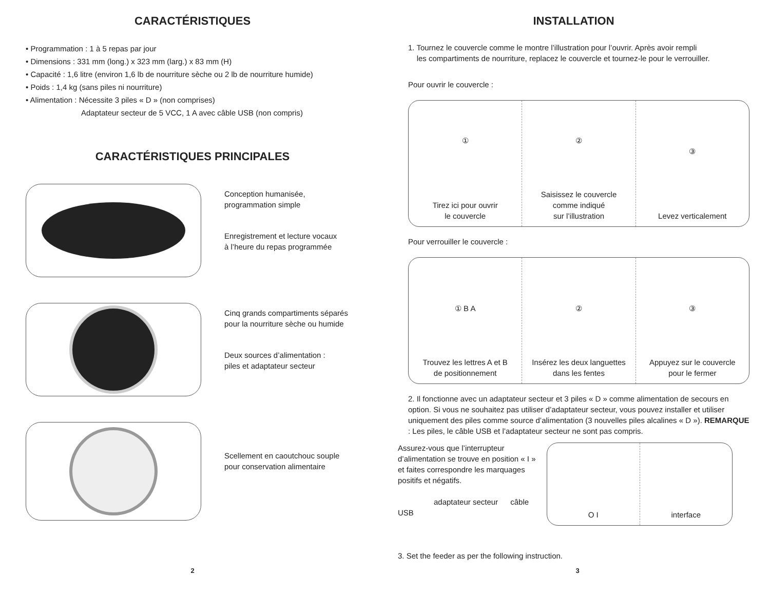CARACTÉRISTIQUES
• Programmation : 1 à 5 repas par jour
• Dimensions : 331 mm (long.) x 323 mm (larg.) x 83 mm (H)
• Capacité : 1,6 litre (environ 1,6 lb de nourriture sèche ou 2 lb de nourriture humide)
• Poids : 1,4 kg (sans piles ni nourriture)
• Alimentation : Nécessite 3 piles « D » (non comprises)
Adaptateur secteur de 5 VCC, 1 A avec câble USB (non compris)
CARACTÉRISTIQUES PRINCIPALES
Conception humanisée,
programmation simple
Enregistrement et lecture vocaux
à l’heure du repas programmée
Cinq grands compartiments séparés
pour la nourriture sèche ou humide
Deux sources d’alimentation :
piles et adaptateur secteur
Scellement en caoutchouc souple
pour conservation alimentaire
2
INSTALLATION
1. Tournez le couvercle comme le montre l’illustration pour l’ouvrir. Après avoir rempli
les compartiments de nourriture, replacez le couvercle et tournez-le pour le verrouiller.
Pour ouvrir le couvercle :
①
Tirez ici pour ouvrir
le couvercle
②
Saisissez le couvercle
comme indiqué
sur l’illustration
③
Levez verticalement
Pour verrouiller le couvercle :
① B A
Trouvez les lettres A et B
de positionnement
②
Insérez les deux languettes
dans les fentes
③
Appuyez sur le couvercle
pour le fermer
2. Il fonctionne avec un adaptateur secteur et 3 piles « D » comme alimentation de secours en option. Si vous ne souhaitez pas utiliser d’adaptateur secteur, vous pouvez installer et utiliser uniquement des piles comme source d’alimentation (3 nouvelles piles alcalines « D »). REMARQUE : Les piles, le câble USB et l’adaptateur secteur ne sont pas compris.
Assurez-vous que l’interrupteur d’alimentation se trouve en position « I » et faites correspondre les marquages positifs et négatifs.
adaptateur secteur câble USB
O I interface
3. Set the feeder as per the following instruction.
3